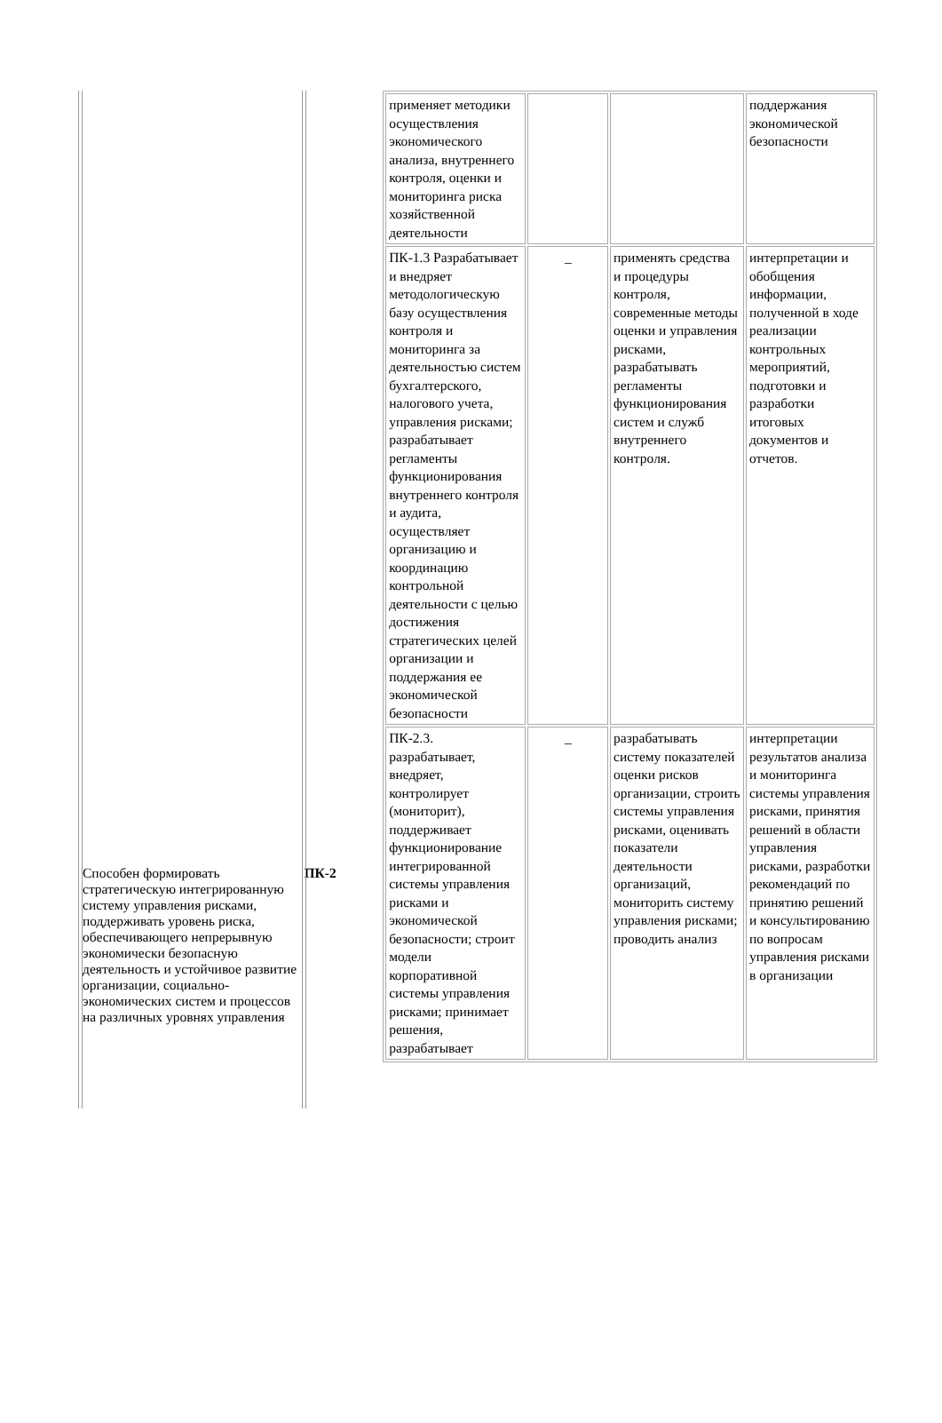Способен формировать стратегическую интегрированную систему управления рисками, поддерживать уровень риска, обеспечивающего непрерывную экономически безопасную деятельность и устойчивое развитие организации, социально-экономических систем и процессов на различных уровнях управления
ПК-2
| применяет методики осуществления экономического анализа, внутреннего контроля, оценки и мониторинга риска хозяйственной деятельности | | | поддержания экономической безопасности |
| ПК-1.3 Разрабатывает и внедряет методологическую базу осуществления контроля и мониторинга за деятельностью систем бухгалтерского, налогового учета, управления рисками; разрабатывает регламенты функционирования внутреннего контроля и аудита, осуществляет организацию и координацию контрольной деятельности с целью достижения стратегических целей организации и поддержания ее экономической безопасности | _ | применять средства и процедуры контроля, современные методы оценки и управления рисками, разрабатывать регламенты функционирования систем и служб внутреннего контроля. | интерпретации и обобщения информации, полученной в ходе реализации контрольных мероприятий, подготовки и разработки итоговых документов и отчетов. |
| ПК-2.3. разрабатывает, внедряет, контролирует (мониторит), поддерживает функционирование интегрированной системы управления рисками и экономической безопасности; строит модели корпоративной системы управления рисками; принимает решения, разрабатывает | _ | разрабатывать систему показателей оценки рисков организации, строить системы управления рисками, оценивать показатели деятельности организаций, мониторить систему управления рисками; проводить анализ | интерпретации результатов анализа и мониторинга системы управления рисками, принятия решений в области управления рисками, разработки рекомендаций по принятию решений и консультированию по вопросам управления рисками в организации |